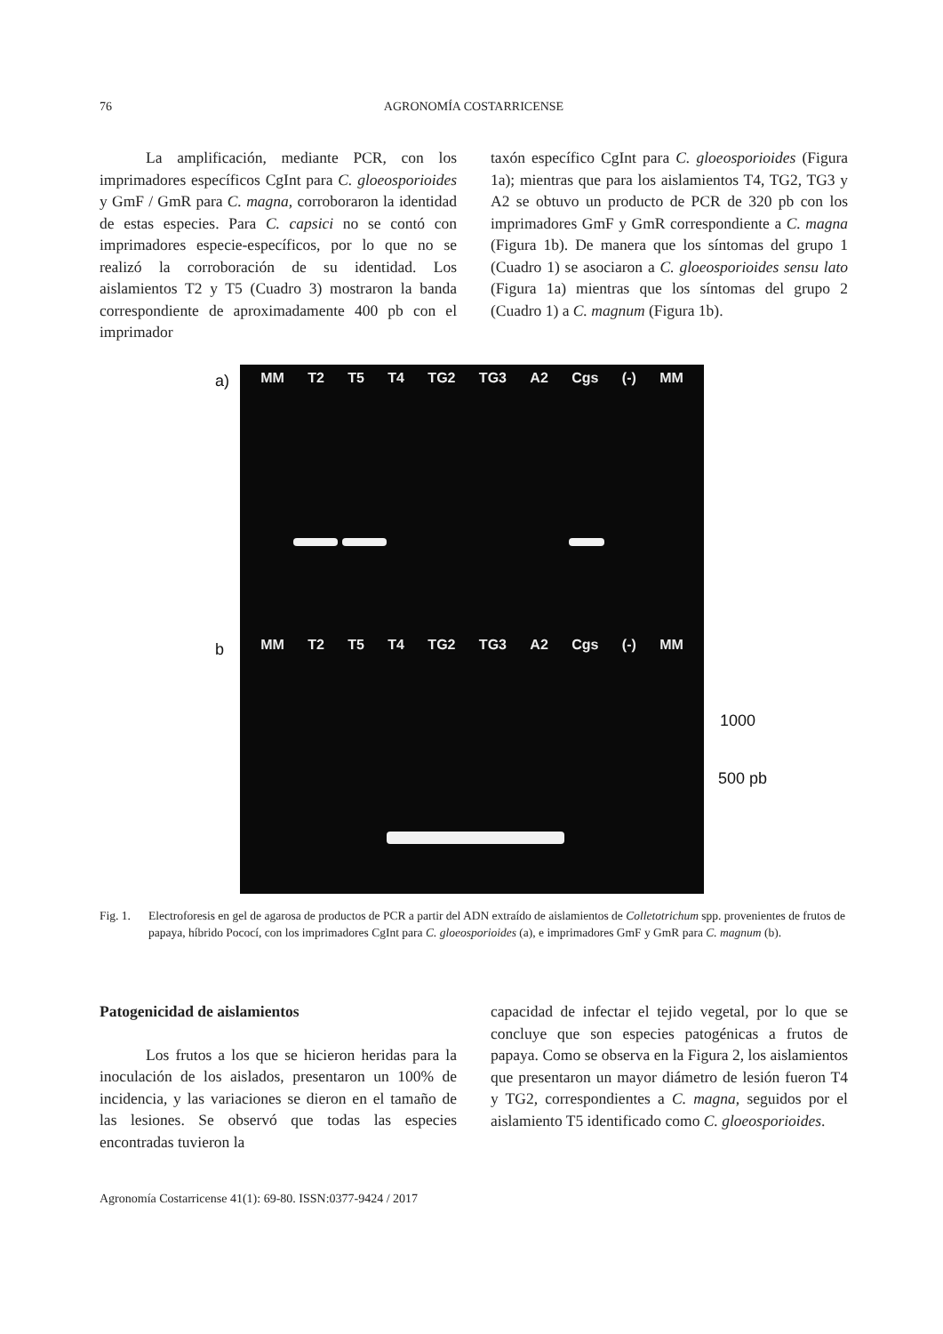76
AGRONOMÍA COSTARRICENSE
La amplificación, mediante PCR, con los imprimadores específicos CgInt para C. gloeosporioides y GmF / GmR para C. magna, corroboraron la identidad de estas especies. Para C. capsici no se contó con imprimadores especie-específicos, por lo que no se realizó la corroboración de su identidad. Los aislamientos T2 y T5 (Cuadro 3) mostraron la banda correspondiente de aproximadamente 400 pb con el imprimador
taxón específico CgInt para C. gloeosporioides (Figura 1a); mientras que para los aislamientos T4, TG2, TG3 y A2 se obtuvo un producto de PCR de 320 pb con los imprimadores GmF y GmR correspondiente a C. magna (Figura 1b). De manera que los síntomas del grupo 1 (Cuadro 1) se asociaron a C. gloeosporioides sensu lato (Figura 1a) mientras que los síntomas del grupo 2 (Cuadro 1) a C. magnum (Figura 1b).
a) MM T2 T5 T4 TG2 TG3 A2 Cgs (-) MM
b
MM T2 T5 T4 TG2 TG3 A2 Cgs (-) MM
1000
500 pb
Fig. 1. Electroforesis en gel de agarosa de productos de PCR a partir del ADN extraído de aislamientos de Colletotrichum spp. provenientes de frutos de papaya, híbrido Pococí, con los imprimadores CgInt para C. gloeosporioides (a), e imprimadores GmF y GmR para C. magnum (b).
Patogenicidad de aislamientos
Los frutos a los que se hicieron heridas para la inoculación de los aislados, presentaron un 100% de incidencia, y las variaciones se dieron en el tamaño de las lesiones. Se observó que todas las especies encontradas tuvieron la
capacidad de infectar el tejido vegetal, por lo que se concluye que son especies patogénicas a frutos de papaya. Como se observa en la Figura 2, los aislamientos que presentaron un mayor diámetro de lesión fueron T4 y TG2, correspondientes a C. magna, seguidos por el aislamiento T5 identificado como C. gloeosporioides.
Agronomía Costarricense 41(1): 69-80. ISSN:0377-9424 / 2017